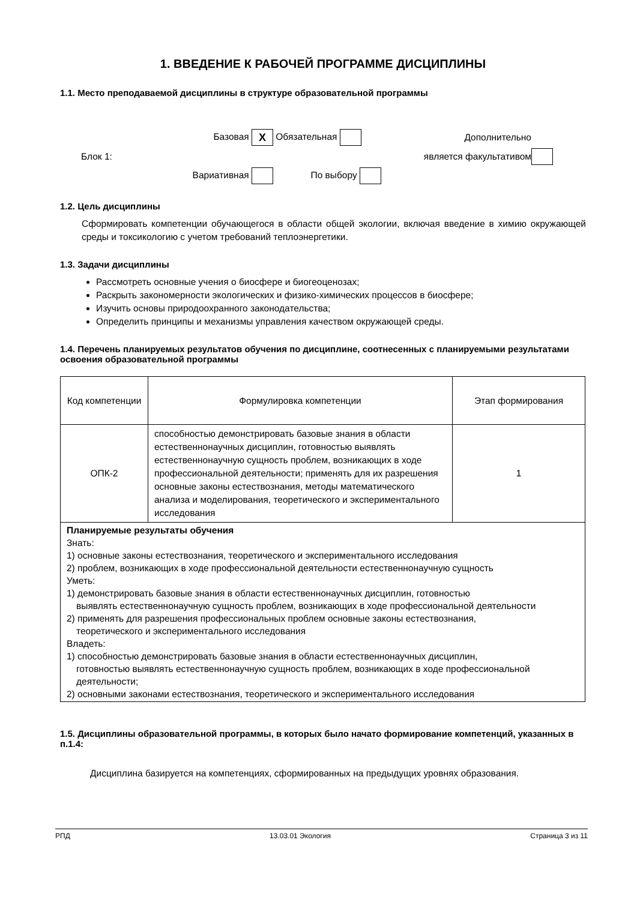1. ВВЕДЕНИЕ К РАБОЧЕЙ ПРОГРАММЕ ДИСЦИПЛИНЫ
1.1. Место преподаваемой дисциплины в структуре образовательной программы
Базовая X
Обязательная
Дополнительно
Блок 1:
является факультативом
Вариативная
По выбору
1.2. Цель дисциплины
Сформировать компетенции обучающегося в области общей экологии, включая введение в химию окружающей среды и токсикологию с учетом требований теплоэнергетики.
1.3. Задачи дисциплины
Рассмотреть основные учения о биосфере и биогеоценозах;
Раскрыть закономерности экологических и физико-химических процессов в биосфере;
Изучить основы природоохранного законодательства;
Определить принципы и механизмы управления качеством окружающей среды.
1.4. Перечень планируемых результатов обучения по дисциплине, соотнесенных с планируемыми результатами освоения образовательной программы
| Код компетенции | Формулировка компетенции | Этап формирования |
| ОПК-2 | способностью демонстрировать базовые знания в области естественнонаучных дисциплин, готовностью выявлять естественнонаучную сущность проблем, возникающих в ходе профессиональной деятельности; применять для их разрешения основные законы естествознания, методы математического анализа и моделирования, теоретического и экспериментального исследования | 1 |
| Планируемые результаты обучения Знать: 1) основные законы естествознания, теоретического и экспериментального исследования 2) проблем, возникающих в ходе профессиональной деятельности естественнонаучную сущность Уметь: 1) демонстрировать базовые знания в области естественнонаучных дисциплин, готовностью выявлять естественнонаучную сущность проблем, возникающих в ходе профессиональной деятельности 2) применять для разрешения профессиональных проблем основные законы естествознания, теоретического и экспериментального исследования Владеть: 1) способностью демонстрировать базовые знания в области естественнонаучных дисциплин, готовностью выявлять естественнонаучную сущность проблем, возникающих в ходе профессиональной деятельности; 2) основными законами естествознания, теоретического и экспериментального исследования | | |
1.5. Дисциплины образовательной программы, в которых было начато формирование компетенций, указанных в п.1.4:
Дисциплина базируется на компетенциях, сформированных на предыдущих уровнях образования.
РПД 13.03.01 Экология Страница 3 из 11